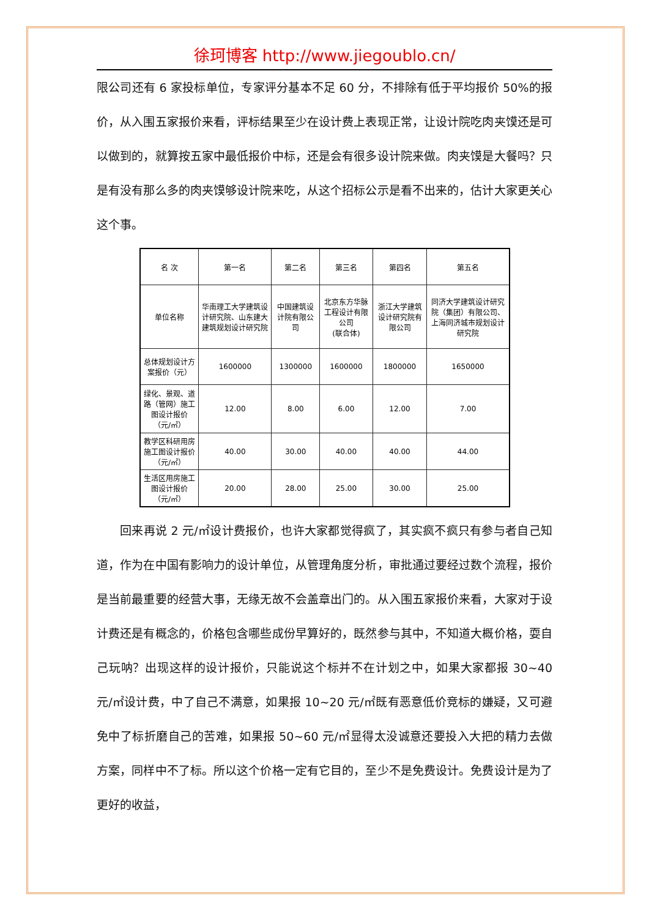徐珂博客 http://www.jiegoublo.cn/
限公司还有 6 家投标单位，专家评分基本不足 60 分，不排除有低于平均报价 50%的报价，从入围五家报价来看，评标结果至少在设计费上表现正常，让设计院吃肉夹馍还是可以做到的，就算按五家中最低报价中标，还是会有很多设计院来做。肉夹馍是大餐吗？只是有没有那么多的肉夹馍够设计院来吃，从这个招标公示是看不出来的，估计大家更关心这个事。
| 名 次 | 第一名 | 第二名 | 第三名 | 第四名 | 第五名 |
| 单位名称 | 华南理工大学建筑设计研究院、山东建大建筑规划设计研究院 | 中国建筑设计院有限公司 | 北京东方华脉工程设计有限公司 (联合体) | 浙江大学建筑设计研究院有限公司 | 同济大学建筑设计研究院（集团）有限公司、上海同济城市规划设计研究院 |
| 总体规划设计方案报价（元） | 1600000 | 1300000 | 1600000 | 1800000 | 1650000 |
| 绿化、景观、道路（管网）施工图设计报价（元/㎡） | 12.00 | 8.00 | 6.00 | 12.00 | 7.00 |
| 教学区科研用房施工图设计报价（元/㎡） | 40.00 | 30.00 | 40.00 | 40.00 | 44.00 |
| 生活区用房施工图设计报价（元/㎡） | 20.00 | 28.00 | 25.00 | 30.00 | 25.00 |
回来再说 2 元/㎡设计费报价，也许大家都觉得疯了，其实疯不疯只有参与者自己知道，作为在中国有影响力的设计单位，从管理角度分析，审批通过要经过数个流程，报价是当前最重要的经营大事，无缘无故不会盖章出门的。从入围五家报价来看，大家对于设计费还是有概念的，价格包含哪些成份早算好的，既然参与其中，不知道大概价格，耍自己玩呐？出现这样的设计报价，只能说这个标并不在计划之中，如果大家都报 30~40 元/㎡设计费，中了自己不满意，如果报 10~20 元/㎡既有恶意低价竞标的嫌疑，又可避免中了标折磨自己的苦难，如果报 50~60 元/㎡显得太没诚意还要投入大把的精力去做方案，同样中不了标。所以这个价格一定有它目的，至少不是免费设计。免费设计是为了更好的收益，